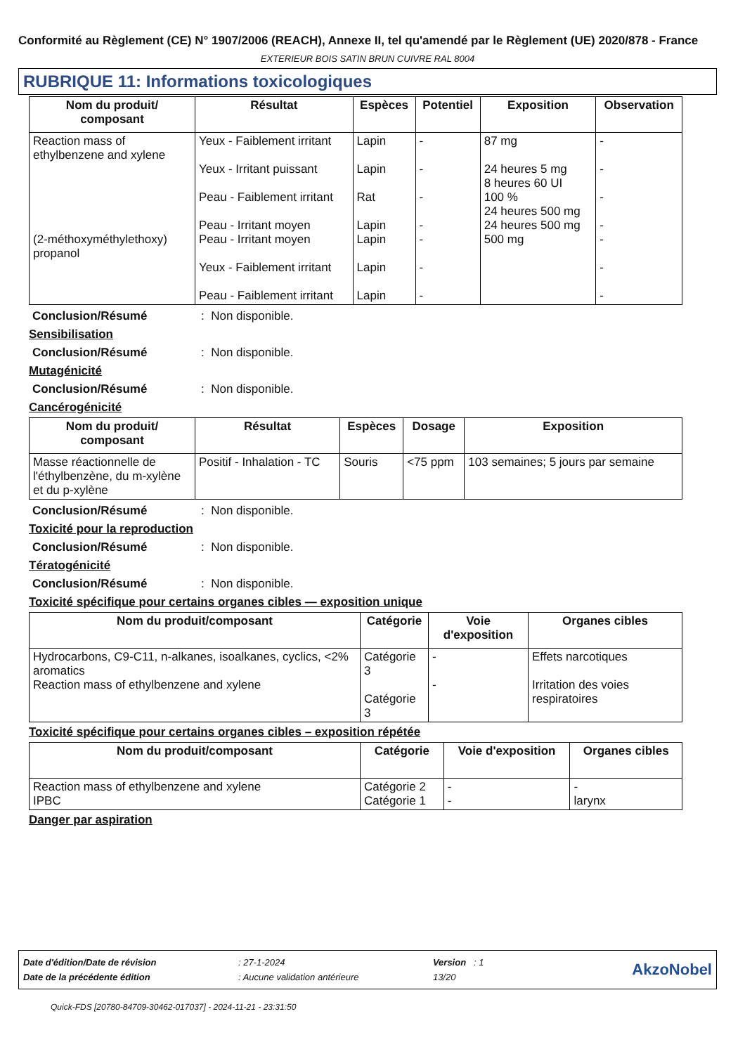Conformité au Règlement (CE) N° 1907/2006 (REACH), Annexe II, tel qu'amendé par le Règlement (UE) 2020/878 - France
EXTERIEUR BOIS SATIN BRUN CUIVRE RAL 8004
RUBRIQUE 11: Informations toxicologiques
| Nom du produit/ composant | Résultat | Espèces | Potentiel | Exposition | Observation |
| --- | --- | --- | --- | --- | --- |
| Reaction mass of ethylbenzene and xylene (2-méthoxyméthylethoxy) propanol | Yeux - Faiblement irritant Yeux - Irritant puissant Peau - Faiblement irritant Peau - Irritant moyen Peau - Irritant moyen Yeux - Faiblement irritant Peau - Faiblement irritant | Lapin Lapin Rat Lapin Lapin Lapin Lapin | - - - - - - - | 87 mg 24 heures 5 mg 8 heures 60 UI 100 % 24 heures 500 mg 24 heures 500 mg 500 mg | - - - - - - - |
Conclusion/Résumé: Non disponible.
Sensibilisation
Conclusion/Résumé: Non disponible.
Mutagénicité
Conclusion/Résumé: Non disponible.
Cancérogénicité
| Nom du produit/ composant | Résultat | Espèces | Dosage | Exposition |
| --- | --- | --- | --- | --- |
| Masse réactionnelle de l'éthylbenzène, du m-xylène et du p-xylène | Positif - Inhalation - TC | Souris | <75 ppm | 103 semaines; 5 jours par semaine |
Conclusion/Résumé: Non disponible.
Toxicité pour la reproduction
Conclusion/Résumé: Non disponible.
Tératogénicité
Conclusion/Résumé: Non disponible.
Toxicité spécifique pour certains organes cibles — exposition unique
| Nom du produit/composant | Catégorie | Voie d'exposition | Organes cibles |
| --- | --- | --- | --- |
| Hydrocarbons, C9-C11, n-alkanes, isoalkanes, cyclics, <2% aromatics Reaction mass of ethylbenzene and xylene | Catégorie 3 Catégorie 3 | - - | Effets narcotiques Irritation des voies respiratoires |
Toxicité spécifique pour certains organes cibles – exposition répétée
| Nom du produit/composant | Catégorie | Voie d'exposition | Organes cibles |
| --- | --- | --- | --- |
| Reaction mass of ethylbenzene and xylene IPBC | Catégorie 2 Catégorie 1 | - - | - larynx |
Danger par aspiration
| Date d'édition/Date de révision | : 27-1-2024 | Version : 1 |
| Date de la précédente édition | : Aucune validation antérieure | 13/20 |
AkzoNobel
Quick-FDS [20780-84709-30462-017037] - 2024-11-21 - 23:31:50